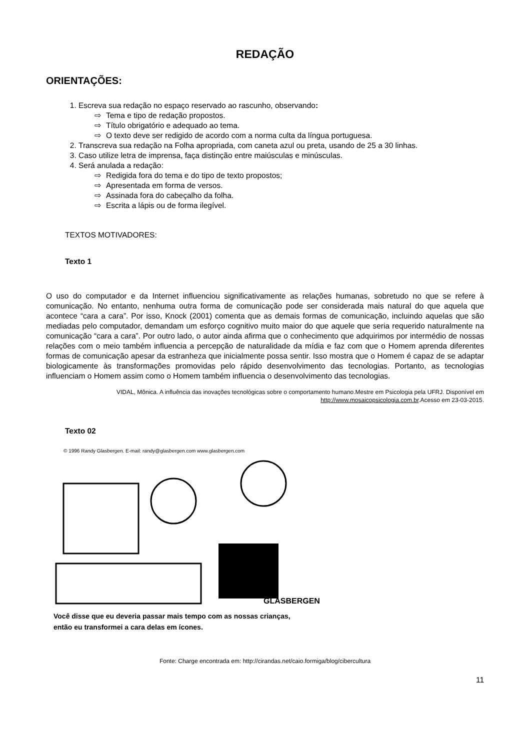REDAÇÃO
ORIENTAÇÕES:
1. Escreva sua redação no espaço reservado ao rascunho, observando:
⇨ Tema e tipo de redação propostos.
⇨ Título obrigatório e adequado ao tema.
⇨ O texto deve ser redigido de acordo com a norma culta da língua portuguesa.
2. Transcreva sua redação na Folha apropriada, com caneta azul ou preta, usando de 25 a 30 linhas.
3. Caso utilize letra de imprensa, faça distinção entre maiúsculas e minúsculas.
4. Será anulada a redação:
⇨ Redigida fora do tema e do tipo de texto propostos;
⇨ Apresentada em forma de versos.
⇨ Assinada fora do cabeçalho da folha.
⇨ Escrita a lápis ou de forma ilegível.
TEXTOS MOTIVADORES:
Texto 1
O uso do computador e da Internet influenciou significativamente as relações humanas, sobretudo no que se refere à comunicação. No entanto, nenhuma outra forma de comunicação pode ser considerada mais natural do que aquela que acontece “cara a cara”. Por isso, Knock (2001) comenta que as demais formas de comunicação, incluindo aquelas que são mediadas pelo computador, demandam um esforço cognitivo muito maior do que aquele que seria requerido naturalmente na comunicação “cara a cara”. Por outro lado, o autor ainda afirma que o conhecimento que adquirimos por intermédio de nossas relações com o meio também influencia a percepção de naturalidade da mídia e faz com que o Homem aprenda diferentes formas de comunicação apesar da estranheza que inicialmente possa sentir. Isso mostra que o Homem é capaz de se adaptar biologicamente às transformações promovidas pelo rápido desenvolvimento das tecnologias. Portanto, as tecnologias influenciam o Homem assim como o Homem também influencia o desenvolvimento das tecnologias.
VIDAL, Mônica. A influência das inovações tecnológicas sobre o comportamento humano.Mestre em Psicologia pela UFRJ. Disponível em http://www.mosaicopsicologia.com.br.Acesso em 23-03-2015.
Texto 02
© 1996 Randy Glasbergen. E-mail: randy@glasbergen.com www.glasbergen.com
GLASBERGEN
Você disse que eu deveria passar mais tempo com as nossas crianças,
então eu transformei a cara delas em ícones.
Fonte: Charge encontrada em: http://cirandas.net/caio.formiga/blog/cibercultura
11